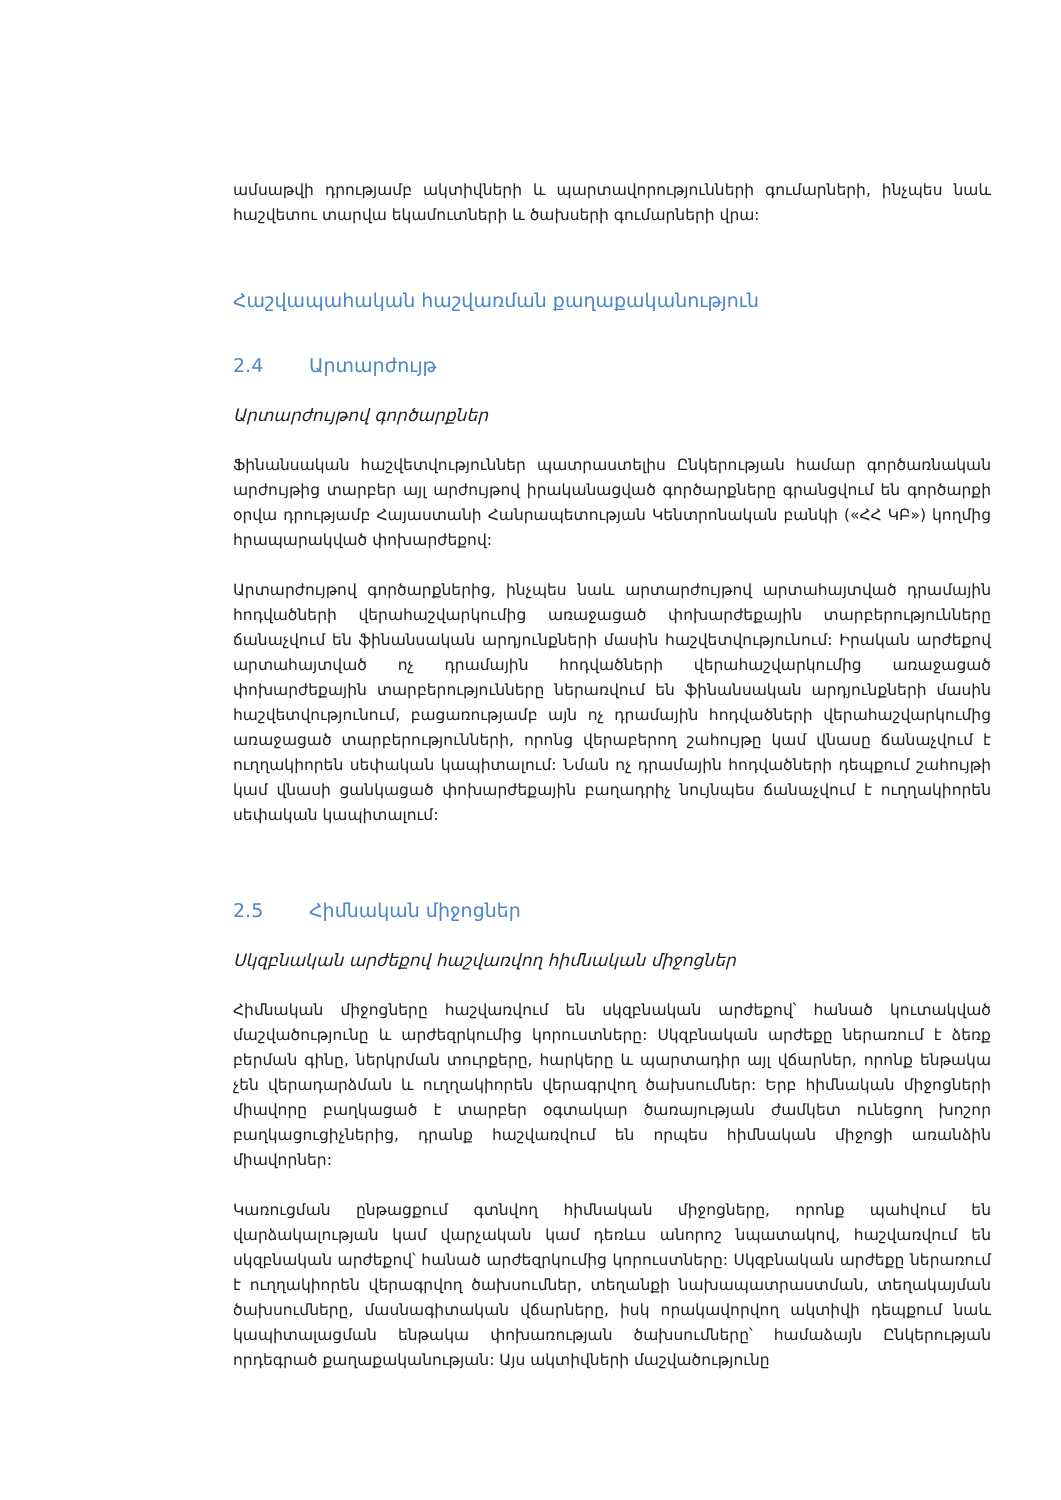ամսաթվի դրությամբ ակտիվների և պարտավորությունների գումարների, ինչպես նաև հաշվետու տարվա եկամուտների և ծախսերի գումարների վրա:
Հաշվապահական հաշվառման քաղաքականություն
2.4 Արտարժույթ
Արտարժույթով գործարքներ
Ֆինանսական հաշվետվություններ պատրաստելիս Ընկերության համար գործառնական արժույթից տարբեր այլ արժույթով իրականացված գործարքները գրանցվում են գործարքի օրվա դրությամբ Հայաստանի Հանրապետության Կենտրոնական բանկի («ՀՀ ԿԲ») կողմից հրապարակված փոխարժեքով:
Արտարժույթով գործարքներից, ինչպես նաև արտարժույթով արտահայտված դրամային հոդվածների վերահաշվարկումից առաջացած փոխարժեքային տարբերությունները ճանաչվում են ֆինանսական արդյունքների մասին հաշվետվությունում: Իրական արժեքով արտահայտված ոչ դրամային հոդվածների վերահաշվարկումից առաջացած փոխարժեքային տարբերությունները ներառվում են ֆինանսական արդյունքների մասին հաշվետվությունում, բացառությամբ այն ոչ դրամային հոդվածների վերահաշվարկումից առաջացած տարբերությունների, որոնց վերաբերող շահույթը կամ վնասը ճանաչվում է ուղղակիորեն սեփական կապիտալում: Նման ոչ դրամային հոդվածների դեպքում շահույթի կամ վնասի ցանկացած փոխարժեքային բաղադրիչ նույնպես ճանաչվում է ուղղակիորեն սեփական կապիտալում:
2.5 Հիմնական միջոցներ
Սկզբնական արժեքով հաշվառվող հիմնական միջոցներ
Հիմնական միջոցները հաշվառվում են սկզբնական արժեքով՝ հանած կուտակված մաշվածությունը և արժեզրկումից կորուստները: Սկզբնական արժեքը ներառում է ձեռք բերման գինը, ներկրման տուրքերը, հարկերը և պարտադիր այլ վճարներ, որոնք ենթակա չեն վերադարձման և ուղղակիորեն վերագրվող ծախսումներ: Երբ հիմնական միջոցների միավորը բաղկացած է տարբեր օգտակար ծառայության ժամկետ ունեցող խոշոր բաղկացուցիչներից, դրանք հաշվառվում են որպես հիմնական միջոցի առանձին միավորներ:
Կառուցման ընթացքում գտնվող հիմնական միջոցները, որոնք պահվում են վարձակալության կամ վարչական կամ դեռևս անորոշ նպատակով, հաշվառվում են սկզբնական արժեքով՝ հանած արժեզրկումից կորուստները: Սկզբնական արժեքը ներառում է ուղղակիորեն վերագրվող ծախսումներ, տեղանքի նախապատրաստման, տեղակայման ծախսումները, մասնագիտական վճարները, իսկ որակավորվող ակտիվի դեպքում նաև կապիտալացման ենթակա փոխառության ծախսումները՝ համաձայն Ընկերության որդեգրած քաղաքականության: Այս ակտիվների մաշվածությունը